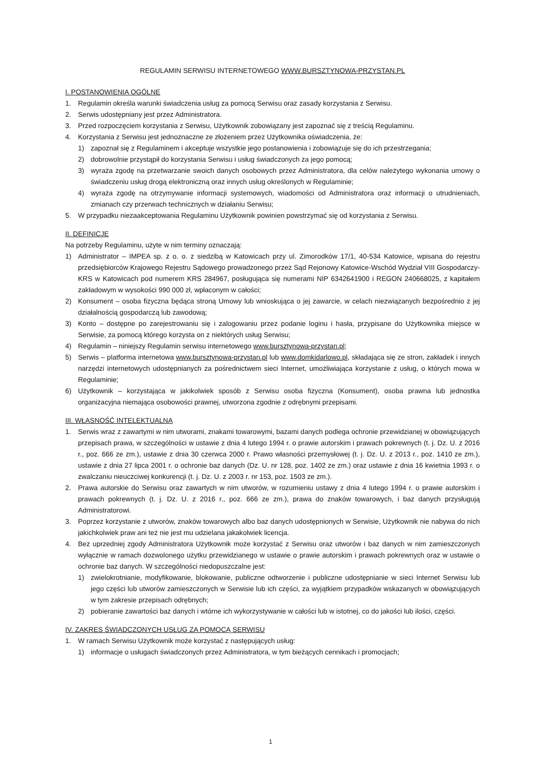REGULAMIN SERWISU INTERNETOWEGO WWW.BURSZTYNOWA-PRZYSTAN.PL
I. POSTANOWIENIA OGÓLNE
1. Regulamin określa warunki świadczenia usług za pomocą Serwisu oraz zasady korzystania z Serwisu.
2. Serwis udostępniany jest przez Administratora.
3. Przed rozpoczęciem korzystania z Serwisu, Użytkownik zobowiązany jest zapoznać się z treścią Regulaminu.
4. Korzystania z Serwisu jest jednoznaczne ze złożeniem przez Użytkownika oświadczenia, że:
1) zapoznał się z Regulaminem i akceptuje wszystkie jego postanowienia i zobowiązuje się do ich przestrzegania;
2) dobrowolnie przystąpił do korzystania Serwisu i usług świadczonych za jego pomocą;
3) wyraża zgodę na przetwarzanie swoich danych osobowych przez Administratora, dla celów należytego wykonania umowy o świadczeniu usług drogą elektroniczną oraz innych usług określonych w Regulaminie;
4) wyraża zgodę na otrzymywanie informacji systemowych, wiadomości od Administratora oraz informacji o utrudnieniach, zmianach czy przerwach technicznych w działaniu Serwisu;
5. W przypadku niezaakceptowania Regulaminu Użytkownik powinien powstrzymać się od korzystania z Serwisu.
II. DEFINICJE
Na potrzeby Regulaminu, użyte w nim terminy oznaczają:
1) Administrator – IMPEA sp. z o. o. z siedzibą w Katowicach przy ul. Zimorodków 17/1, 40-534 Katowice, wpisana do rejestru przedsiębiorców Krajowego Rejestru Sądowego prowadzonego przez Sąd Rejonowy Katowice-Wschód Wydział VIII Gospodarczy-KRS w Katowicach pod numerem KRS 284967, posługująca się numerami NIP 6342641900 i REGON 240668025, z kapitałem zakładowym w wysokości 990 000 zł, wpłaconym w całości;
2) Konsument – osoba fizyczna będąca stroną Umowy lub wnioskująca o jej zawarcie, w celach niezwiązanych bezpośrednio z jej działalnością gospodarczą lub zawodową;
3) Konto – dostępne po zarejestrowaniu się i zalogowaniu przez podanie loginu i hasła, przypisane do Użytkownika miejsce w Serwisie, za pomocą którego korzysta on z niektórych usług Serwisu;
4) Regulamin – niniejszy Regulamin serwisu internetowego www.bursztynowa-przystan.pl;
5) Serwis – platforma internetowa www.bursztynowa-przystan.pl lub www.domkidarlowo.pl, składająca się ze stron, zakładek i innych narzędzi internetowych udostępnianych za pośrednictwem sieci Internet, umożliwiająca korzystanie z usług, o których mowa w Regulaminie;
6) Użytkownik – korzystająca w jakikolwiek sposób z Serwisu osoba fizyczna (Konsument), osoba prawna lub jednostka organizacyjna niemająca osobowości prawnej, utworzona zgodnie z odrębnymi przepisami.
III. WŁASNOŚĆ INTELEKTUALNA
1. Serwis wraz z zawartymi w nim utworami, znakami towarowymi, bazami danych podlega ochronie przewidzianej w obowiązujących przepisach prawa, w szczególności w ustawie z dnia 4 lutego 1994 r. o prawie autorskim i prawach pokrewnych (t. j. Dz. U. z 2016 r., poz. 666 ze zm.), ustawie z dnia 30 czerwca 2000 r. Prawo własności przemysłowej (t. j. Dz. U. z 2013 r., poz. 1410 ze zm.), ustawie z dnia 27 lipca 2001 r. o ochronie baz danych (Dz. U. nr 128, poz. 1402 ze zm.) oraz ustawie z dnia 16 kwietnia 1993 r. o zwalczaniu nieuczciwej konkurencji (t. j. Dz. U. z 2003 r. nr 153, poz. 1503 ze zm.).
2. Prawa autorskie do Serwisu oraz zawartych w nim utworów, w rozumieniu ustawy z dnia 4 lutego 1994 r. o prawie autorskim i prawach pokrewnych (t. j. Dz. U. z 2016 r., poz. 666 ze zm.), prawa do znaków towarowych, i baz danych przysługują Administratorowi.
3. Poprzez korzystanie z utworów, znaków towarowych albo baz danych udostępnionych w Serwisie, Użytkownik nie nabywa do nich jakichkolwiek praw ani też nie jest mu udzielana jakakolwiek licencja.
4. Bez uprzedniej zgody Administratora Użytkownik może korzystać z Serwisu oraz utworów i baz danych w nim zamieszczonych wyłącznie w ramach dozwolonego użytku przewidzianego w ustawie o prawie autorskim i prawach pokrewnych oraz w ustawie o ochronie baz danych. W szczególności niedopuszczalne jest:
1) zwielokrotnianie, modyfikowanie, blokowanie, publiczne odtworzenie i publiczne udostępnianie w sieci Internet Serwisu lub jego części lub utworów zamieszczonych w Serwisie lub ich części, za wyjątkiem przypadków wskazanych w obowiązujących w tym zakresie przepisach odrębnych;
2) pobieranie zawartości baz danych i wtórne ich wykorzystywanie w całości lub w istotnej, co do jakości lub ilości, części.
IV. ZAKRES ŚWIADCZONYCH USŁUG ZA POMOCĄ SERWISU
1. W ramach Serwisu Użytkownik może korzystać z następujących usług:
1) informacje o usługach świadczonych przez Administratora, w tym bieżących cennikach i promocjach;
1